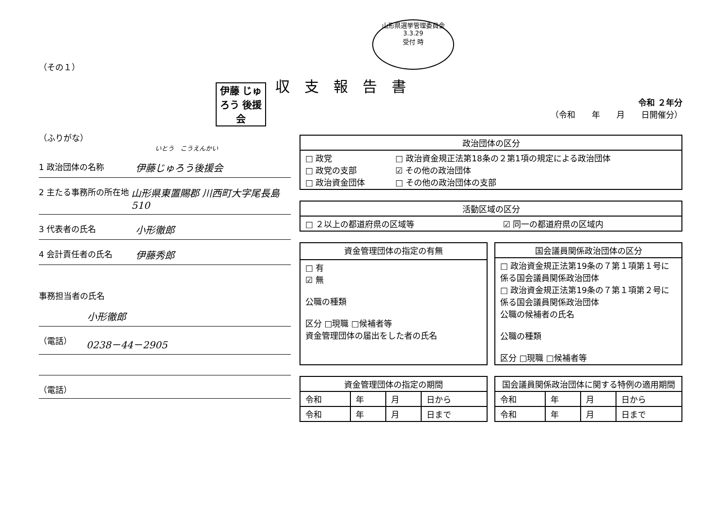（その１）
伊藤 じゅろう 後援会
（ふりがな）
いとう　こうえんかい
1 政治団体の名称 伊藤じゅろう後援会
2 主たる事務所の所在地 山形県東置賜郡 川西町大字尾長島510
3 代表者の氏名 小形徹郎
4 会計責任者の氏名 伊藤秀郎
事務担当者の氏名
小形徹郎
（電話） 0238－44－2905
（電話）
山形県選挙管理委員会
3.3.29
受付 時
収支報告書
令和 ２年分
（令和　　年　　月　　日開催分）
| 政治団体の区分 | |
| --- | --- |
| □ 政党 □ 政党の支部 □ 政治資金団体 | □ 政治資金規正法第18条の２第1項の規定による政治団体 ☑ その他の政治団体 □ その他の政治団体の支部 |
| 活動区域の区分 | |
| --- | --- |
| □ ２以上の都道府県の区域等 | ☑ 同一の都道府県の区域内 |
| 資金管理団体の指定の有無 |
| --- |
| □ 有 ☑ 無 公職の種類 区分 □現職 □候補者等 資金管理団体の届出をした者の氏名 |
| 国会議員関係政治団体の区分 |
| --- |
| □ 政治資金規正法第19条の７第１項第１号に係る国会議員関係政治団体 □ 政治資金規正法第19条の７第１項第２号に係る国会議員関係政治団体 公職の候補者の氏名 公職の種類 区分 □現職 □候補者等 |
| 資金管理団体の指定の期間 | | | |
| --- | --- | --- | --- |
| 令和 | 年 | 月 | 日から |
| 令和 | 年 | 月 | 日まで |
| 国会議員関係政治団体に関する特例の適用期間 | | | |
| --- | --- | --- | --- |
| 令和 | 年 | 月 | 日から |
| 令和 | 年 | 月 | 日まで |